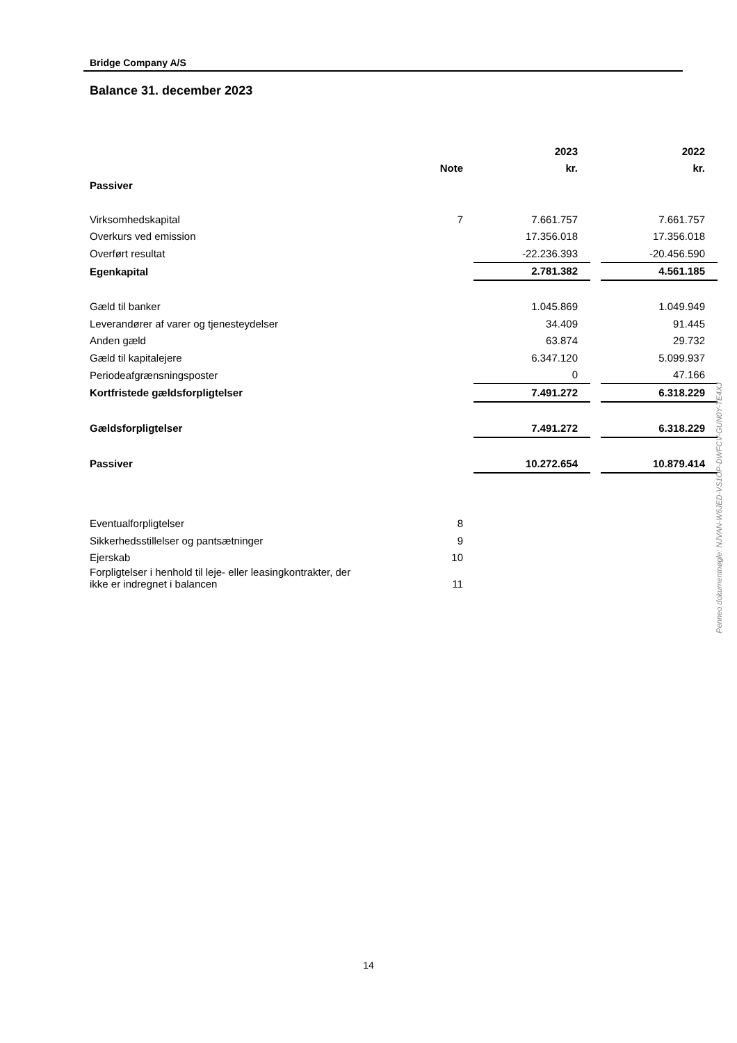Bridge Company A/S
Balance 31. december 2023
| | | | 2023 | | 2022 |
| | Note | | kr. | | kr. |
| Passiver | | | | | |
| Virksomhedskapital | 7 | | 7.661.757 | | 7.661.757 |
| Overkurs ved emission | | | 17.356.018 | | 17.356.018 |
| Overført resultat | | | -22.236.393 | | -20.456.590 |
| Egenkapital | | | 2.781.382 | | 4.561.185 |
| Gæld til banker | | | 1.045.869 | | 1.049.949 |
| Leverandører af varer og tjenesteydelser | | | 34.409 | | 91.445 |
| Anden gæld | | | 63.874 | | 29.732 |
| Gæld til kapitalejere | | | 6.347.120 | | 5.099.937 |
| Periodeafgrænsningsposter | | | 0 | | 47.166 |
| Kortfristede gældsforpligtelser | | | 7.491.272 | | 6.318.229 |
| Gældsforpligtelser | | | 7.491.272 | | 6.318.229 |
| Passiver | | | 10.272.654 | | 10.879.414 |
| Eventualforpligtelser | 8 | | | | |
| Sikkerhedsstillelser og pantsætninger | 9 | | | | |
| Ejerskab | 10 | | | | |
| Forpligtelser i henhold til leje- eller leasingkontrakter, der ikke er indregnet i balancen | 11 | | | | |
Penneo dokumentnøgle: NJVAN-W6JED-VS1OP-DWFCV-GUN0Y-TE4XJ
14